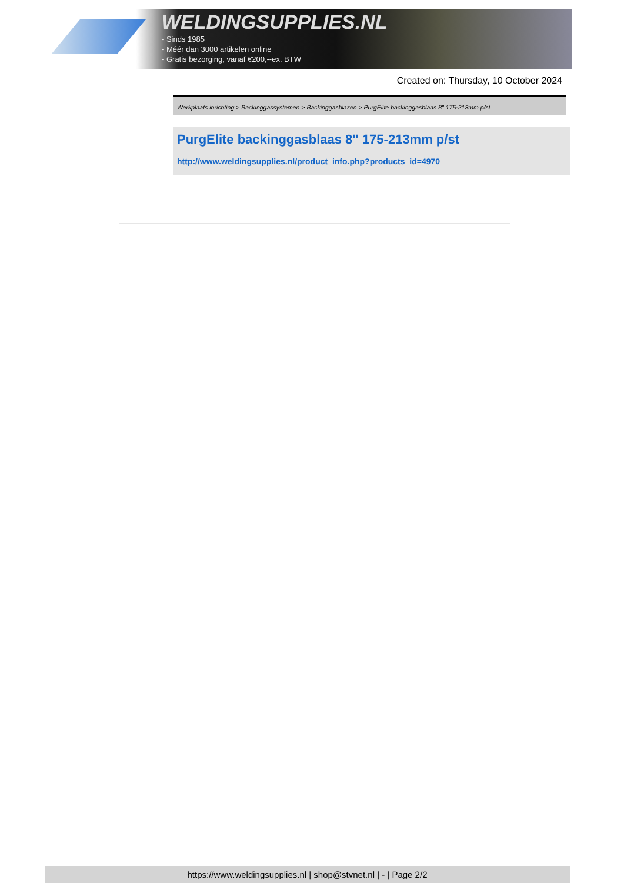WELDINGSUPPLIES.NL
- Sinds 1985
- Méér dan 3000 artikelen online
- Gratis bezorging, vanaf €200,--ex. BTW
Created on: Thursday, 10 October 2024
Werkplaats inrichting > Backinggassystemen > Backinggasblazen > PurgElite backinggasblaas 8" 175-213mm p/st
PurgElite backinggasblaas 8" 175-213mm p/st
http://www.weldingsupplies.nl/product_info.php?products_id=4970
https://www.weldingsupplies.nl | shop@stvnet.nl | - | Page 2/2